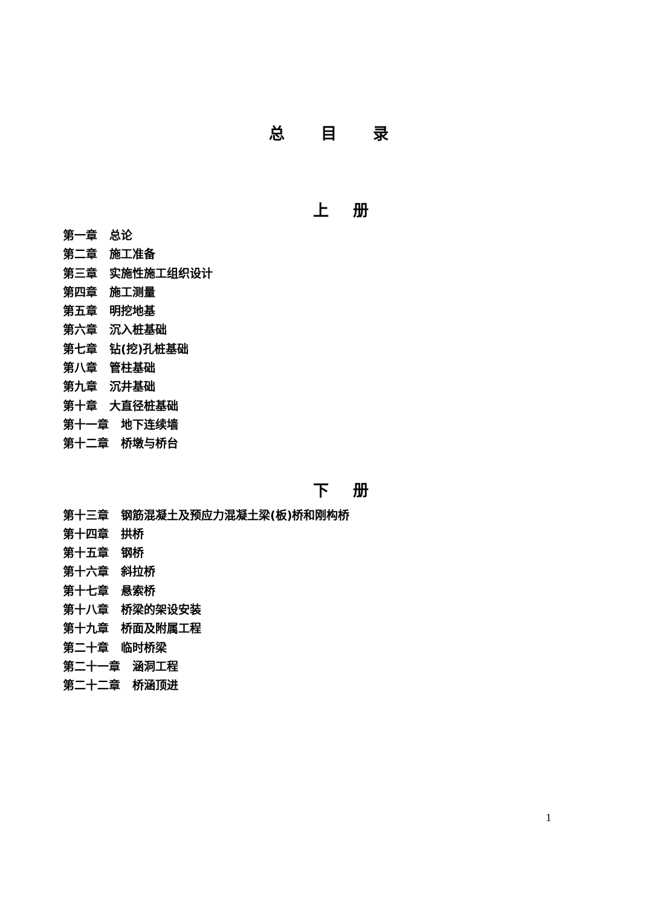总目录
上册
第一章 总论
第二章 施工准备
第三章 实施性施工组织设计
第四章 施工测量
第五章 明挖地基
第六章 沉入桩基础
第七章 钻(挖)孔桩基础
第八章 管柱基础
第九章 沉井基础
第十章 大直径桩基础
第十一章 地下连续墙
第十二章 桥墩与桥台
下册
第十三章 钢筋混凝土及预应力混凝土梁(板)桥和刚构桥
第十四章 拱桥
第十五章 钢桥
第十六章 斜拉桥
第十七章 悬索桥
第十八章 桥梁的架设安装
第十九章 桥面及附属工程
第二十章 临时桥梁
第二十一章 涵洞工程
第二十二章 桥涵顶进
1